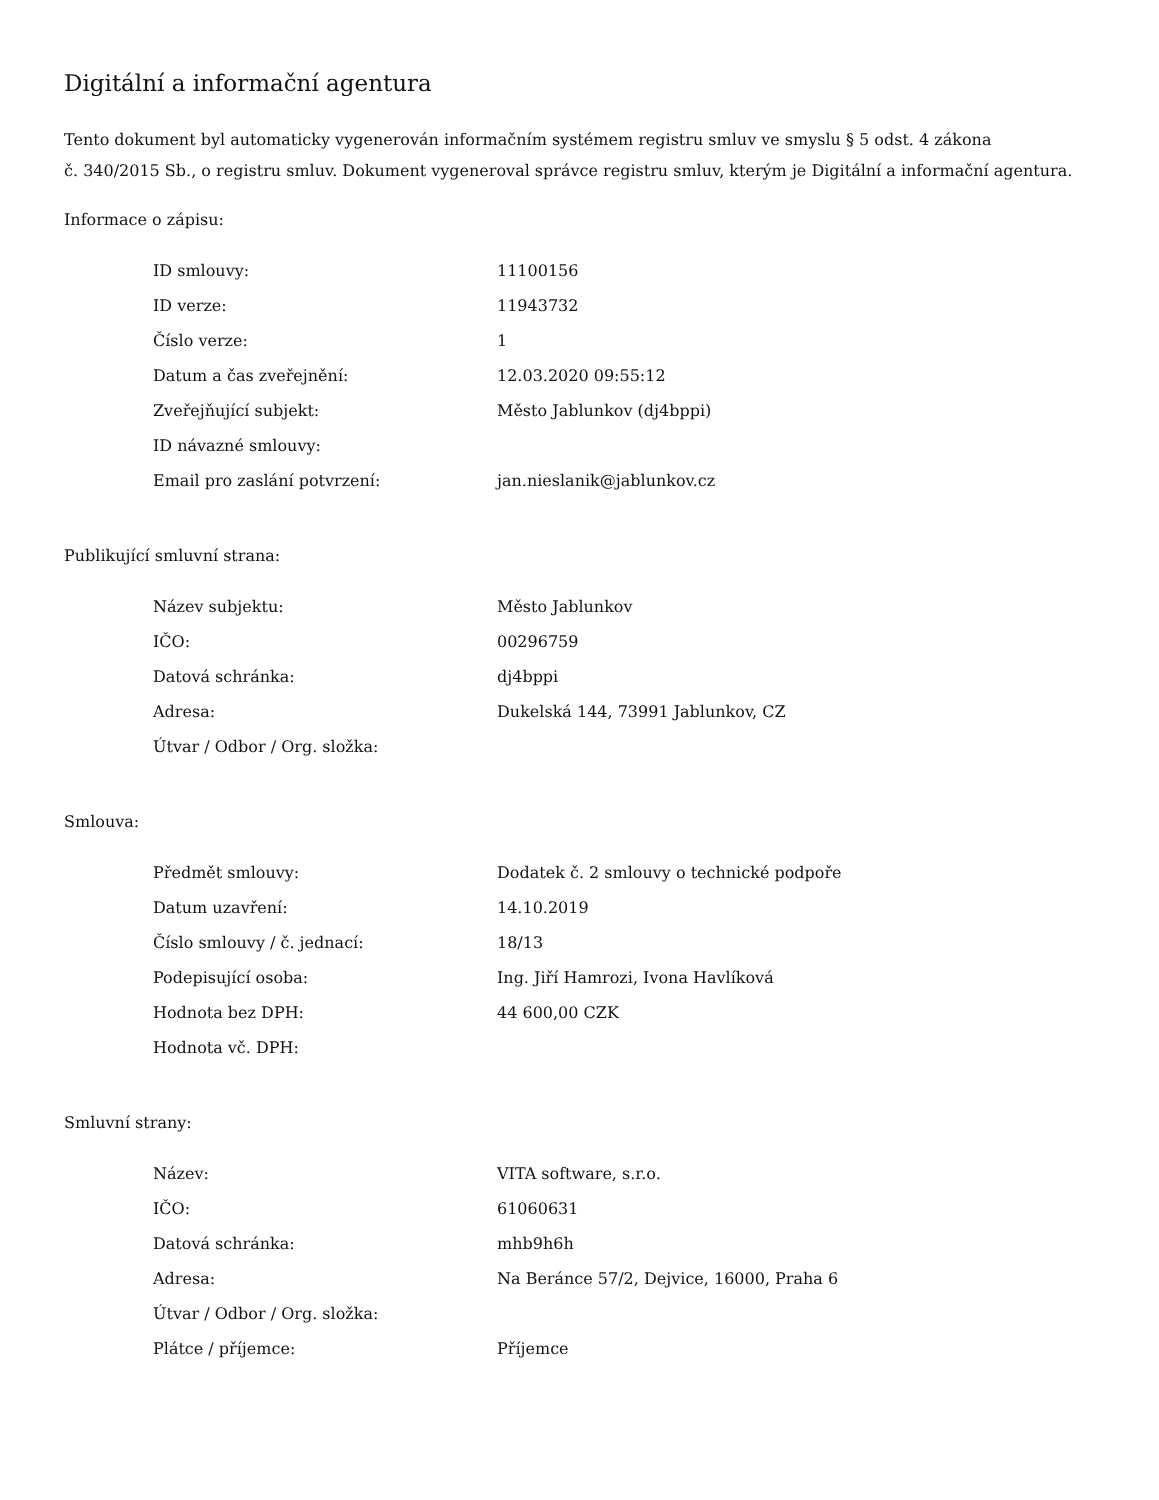Digitální a informační agentura
Tento dokument byl automaticky vygenerován informačním systémem registru smluv ve smyslu § 5 odst. 4 zákona
č. 340/2015 Sb., o registru smluv. Dokument vygeneroval správce registru smluv, kterým je Digitální a informační agentura.
Informace o zápisu:
| ID smlouvy: | 11100156 |
| ID verze: | 11943732 |
| Číslo verze: | 1 |
| Datum a čas zveřejnění: | 12.03.2020 09:55:12 |
| Zveřejňující subjekt: | Město Jablunkov (dj4bppi) |
| ID návazné smlouvy: | |
| Email pro zaslání potvrzení: | jan.nieslanik@jablunkov.cz |
Publikující smluvní strana:
| Název subjektu: | Město Jablunkov |
| IČO: | 00296759 |
| Datová schránka: | dj4bppi |
| Adresa: | Dukelská 144, 73991 Jablunkov, CZ |
| Útvar / Odbor / Org. složka: | |
Smlouva:
| Předmět smlouvy: | Dodatek č. 2 smlouvy o technické podpoře |
| Datum uzavření: | 14.10.2019 |
| Číslo smlouvy / č. jednací: | 18/13 |
| Podepisující osoba: | Ing. Jiří Hamrozi, Ivona Havlíková |
| Hodnota bez DPH: | 44 600,00 CZK |
| Hodnota vč. DPH: | |
Smluvní strany:
| Název: | VITA software, s.r.o. |
| IČO: | 61060631 |
| Datová schránka: | mhb9h6h |
| Adresa: | Na Beránce 57/2, Dejvice, 16000, Praha 6 |
| Útvar / Odbor / Org. složka: | |
| Plátce / příjemce: | Příjemce |